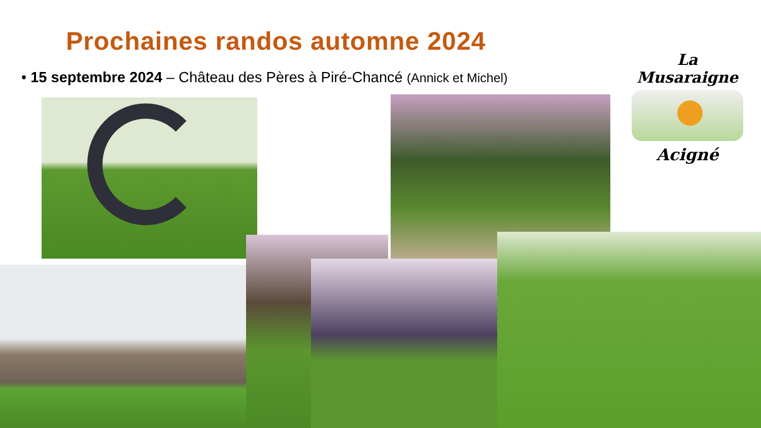Prochaines randos automne 2024
• 15 septembre 2024 – Château des Pères à Piré-Chancé (Annick et Michel)
La Musaraigne
Acigné